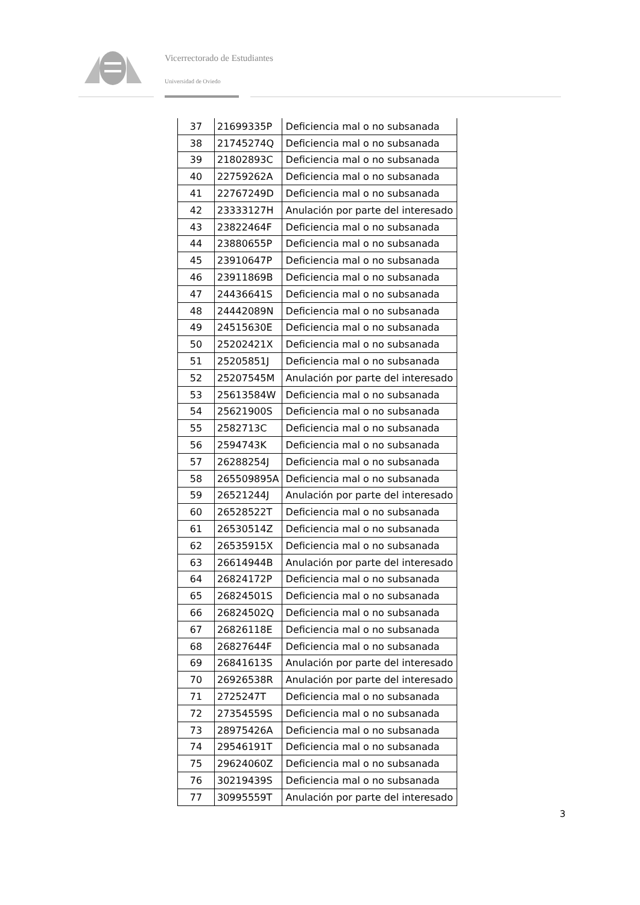Vicerrectorado de Estudiantes
Universidad de Oviedo
| 37 | 21699335P | Deficiencia mal o no subsanada |
| 38 | 21745274Q | Deficiencia mal o no subsanada |
| 39 | 21802893C | Deficiencia mal o no subsanada |
| 40 | 22759262A | Deficiencia mal o no subsanada |
| 41 | 22767249D | Deficiencia mal o no subsanada |
| 42 | 23333127H | Anulación por parte del interesado |
| 43 | 23822464F | Deficiencia mal o no subsanada |
| 44 | 23880655P | Deficiencia mal o no subsanada |
| 45 | 23910647P | Deficiencia mal o no subsanada |
| 46 | 23911869B | Deficiencia mal o no subsanada |
| 47 | 24436641S | Deficiencia mal o no subsanada |
| 48 | 24442089N | Deficiencia mal o no subsanada |
| 49 | 24515630E | Deficiencia mal o no subsanada |
| 50 | 25202421X | Deficiencia mal o no subsanada |
| 51 | 25205851J | Deficiencia mal o no subsanada |
| 52 | 25207545M | Anulación por parte del interesado |
| 53 | 25613584W | Deficiencia mal o no subsanada |
| 54 | 25621900S | Deficiencia mal o no subsanada |
| 55 | 2582713C | Deficiencia mal o no subsanada |
| 56 | 2594743K | Deficiencia mal o no subsanada |
| 57 | 26288254J | Deficiencia mal o no subsanada |
| 58 | 265509895A | Deficiencia mal o no subsanada |
| 59 | 26521244J | Anulación por parte del interesado |
| 60 | 26528522T | Deficiencia mal o no subsanada |
| 61 | 26530514Z | Deficiencia mal o no subsanada |
| 62 | 26535915X | Deficiencia mal o no subsanada |
| 63 | 26614944B | Anulación por parte del interesado |
| 64 | 26824172P | Deficiencia mal o no subsanada |
| 65 | 26824501S | Deficiencia mal o no subsanada |
| 66 | 26824502Q | Deficiencia mal o no subsanada |
| 67 | 26826118E | Deficiencia mal o no subsanada |
| 68 | 26827644F | Deficiencia mal o no subsanada |
| 69 | 26841613S | Anulación por parte del interesado |
| 70 | 26926538R | Anulación por parte del interesado |
| 71 | 2725247T | Deficiencia mal o no subsanada |
| 72 | 27354559S | Deficiencia mal o no subsanada |
| 73 | 28975426A | Deficiencia mal o no subsanada |
| 74 | 29546191T | Deficiencia mal o no subsanada |
| 75 | 29624060Z | Deficiencia mal o no subsanada |
| 76 | 30219439S | Deficiencia mal o no subsanada |
| 77 | 30995559T | Anulación por parte del interesado |
3